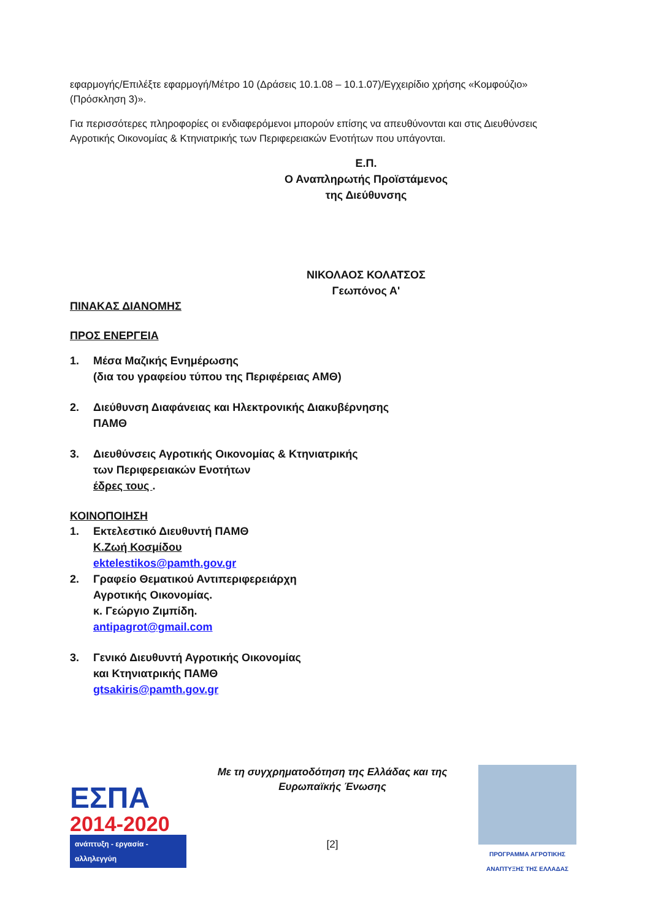εφαρμογής/Επιλέξτε εφαρμογή/Μέτρο 10 (Δράσεις 10.1.08 – 10.1.07)/Εγχειρίδιο χρήσης «Κομφούζιο» (Πρόσκληση 3)».
Για περισσότερες πληροφορίες οι ενδιαφερόμενοι μπορούν επίσης να απευθύνονται και στις Διευθύνσεις Αγροτικής Οικονομίας & Κτηνιατρικής των Περιφερειακών Ενοτήτων που υπάγονται.
Ε.Π.
Ο Αναπληρωτής Προϊστάμενος
της Διεύθυνσης
ΝΙΚΟΛΑΟΣ ΚΟΛΑΤΣΟΣ
Γεωπόνος Α'
ΠΙΝΑΚΑΣ ΔΙΑΝΟΜΗΣ
ΠΡΟΣ ΕΝΕΡΓΕΙΑ
1. Μέσα Μαζικής Ενημέρωσης
(δια του γραφείου τύπου της Περιφέρειας ΑΜΘ)
2. Διεύθυνση Διαφάνειας και Ηλεκτρονικής Διακυβέρνησης
ΠΑΜΘ
3. Διευθύνσεις Αγροτικής Οικονομίας & Κτηνιατρικής
των Περιφερειακών Ενοτήτων
έδρες τους .
ΚΟΙΝΟΠΟΙΗΣΗ
1. Εκτελεστικό Διευθυντή ΠΑΜΘ
Κ.Ζωή Κοσμίδου
ektelestikos@pamth.gov.gr
2. Γραφείο Θεματικού Αντιπεριφερειάρχη
Αγροτικής Οικονομίας.
κ. Γεώργιο Ζιμπίδη.
antipagrot@gmail.com
3. Γενικό Διευθυντή Αγροτικής Οικονομίας
και Κτηνιατρικής ΠΑΜΘ
gtsakiris@pamth.gov.gr
ΕΣΠΑ
2014-2020
ανάπτυξη - εργασία - αλληλεγγύη
Με τη συγχρηματοδότηση της Ελλάδας και της
Ευρωπαϊκής Ένωσης
[2]
ΠΡΟΓΡΑΜΜΑ ΑΓΡΟΤΙΚΗΣ ΑΝΑΠΤΥΞΗΣ ΤΗΣ ΕΛΛΑΔΑΣ